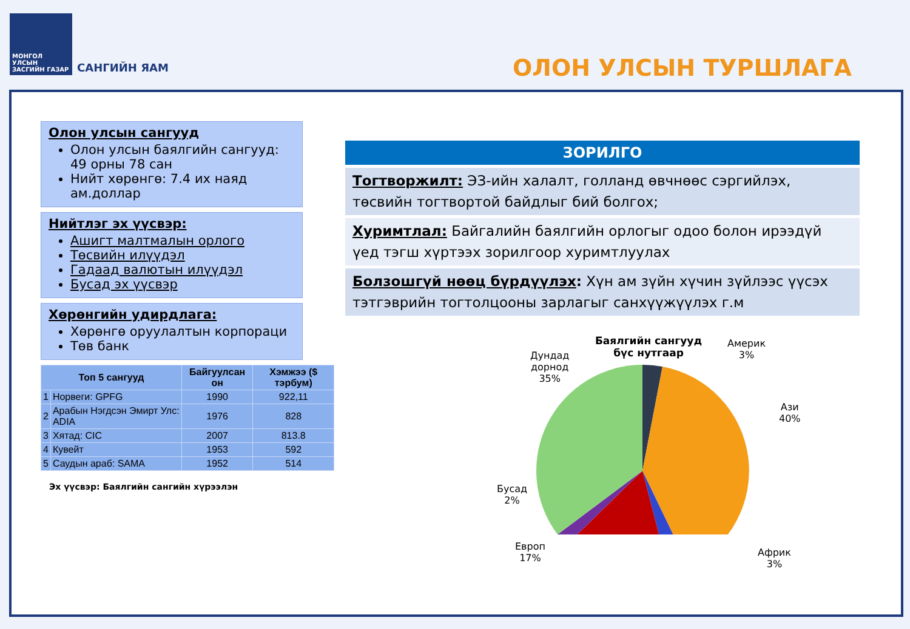МОНГОЛ УЛСЫН ЗАСГИЙН ГАЗАР
САНГИЙН ЯАМ
ОЛОН УЛСЫН ТУРШЛАГА
Олон улсын сангууд
Олон улсын баялгийн сангууд: 49 орны 78 сан
Нийт хөрөнгө: 7.4 их наяд ам.доллар
Нийтлэг эх үүсвэр:
Ашигт малтмалын орлого
Төсвийн илүүдэл
Гадаад валютын илүүдэл
Бусад эх үүсвэр
Хөрөнгийн удирдлага:
Хөрөнгө оруулалтын корпораци
Төв банк
| Топ 5 сангууд | | Байгуулсан он | Хэмжээ ($ тэрбум) |
| --- | --- | --- | --- |
| 1 | Норвеги: GPFG | 1990 | 922,11 |
| 2 | Арабын Нэгдсэн Эмирт Улс: ADIA | 1976 | 828 |
| 3 | Хятад: CIC | 2007 | 813.8 |
| 4 | Кувейт | 1953 | 592 |
| 5 | Саудын араб: SAMA | 1952 | 514 |
Эх үүсвэр: Баялгийн сангийн хүрээлэн
ЗОРИЛГО
Тогтворжилт: ЭЗ-ийн халалт, голланд өвчнөөс сэргийлэх, төсвийн тогтвортой байдлыг бий болгох;
Хуримтлал: Байгалийн баялгийн орлогыг одоо болон ирээдүй үед тэгш хүртээх зорилгоор хуримтлуулах
Болзошгүй нөөц бүрдүүлэх: Хүн ам зүйн хүчин зүйлээс үүсэх тэтгэврийн тогтолцооны зарлагыг санхүүжүүлэх г.м
Баялгийн сангууд
бүс нутгаар
Америк
3%
Дундад
дорнод
35%
Ази
40%
Бусад
2%
Европ
17%
Африк
3%